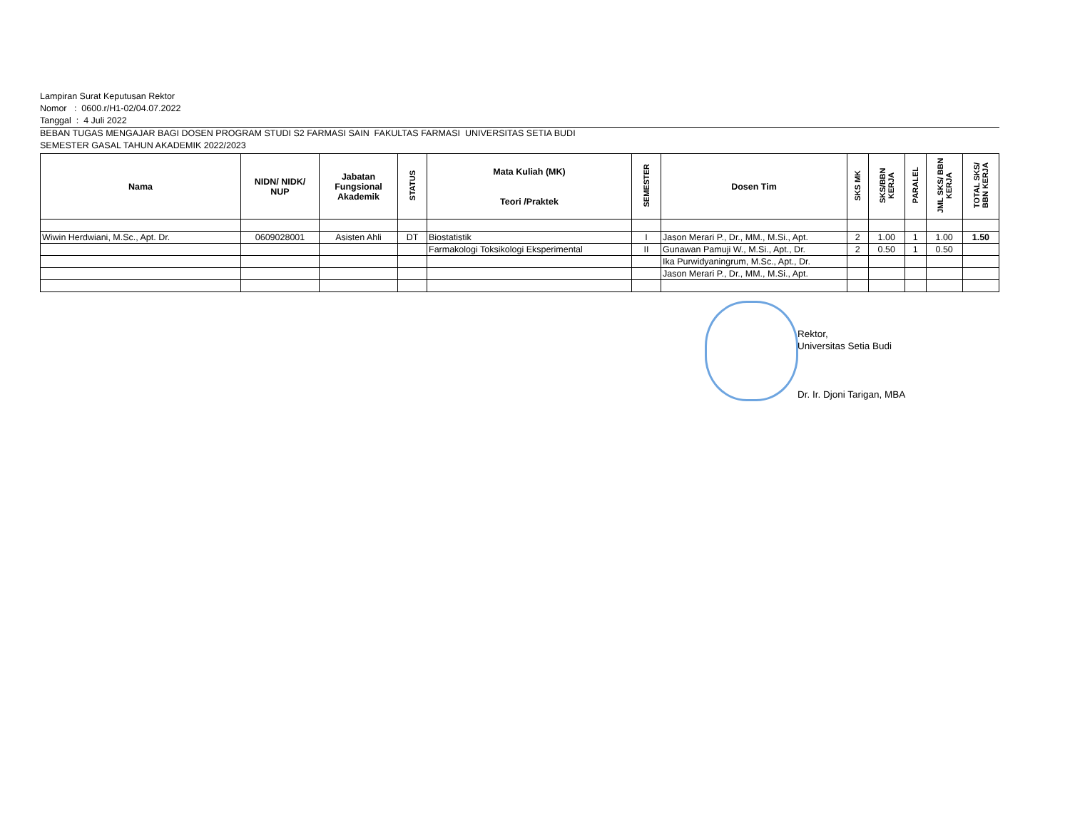Lampiran Surat Keputusan Rektor
Nomor : 0600.r/H1-02/04.07.2022
Tanggal : 4 Juli 2022
BEBAN TUGAS MENGAJAR BAGI DOSEN PROGRAM STUDI S2 FARMASI SAIN FAKULTAS FARMASI UNIVERSITAS SETIA BUDI
SEMESTER GASAL TAHUN AKADEMIK 2022/2023
| Nama | NIDN/ NIDK/ NUP | Jabatan Fungsional Akademik | STATUS | Mata Kuliah (MK) Teori /Praktek | SEMESTER | Dosen Tim | SKS MK | SKS/BBN KERJA | PARALEL | JML SKS/ BBN KERJA | TOTAL SKS/ BBN KERJA |
| --- | --- | --- | --- | --- | --- | --- | --- | --- | --- | --- | --- |
| Wiwin Herdwiani, M.Sc., Apt. Dr. | 0609028001 | Asisten Ahli | DT | Biostatistik | I | Jason Merari P., Dr., MM., M.Si., Apt. | 2 | 1.00 | 1 | 1.00 | 1.50 |
| | | | | Farmakologi Toksikologi Eksperimental | II | Gunawan Pamuji W., M.Si., Apt., Dr. | 2 | 0.50 | 1 | 0.50 | |
| | | | | | | Ika Purwidyaningrum, M.Sc., Apt., Dr. | | | | | |
| | | | | | | Jason Merari P., Dr., MM., M.Si., Apt. | | | | | |
Rektor,
Universitas Setia Budi
Dr. Ir. Djoni Tarigan, MBA